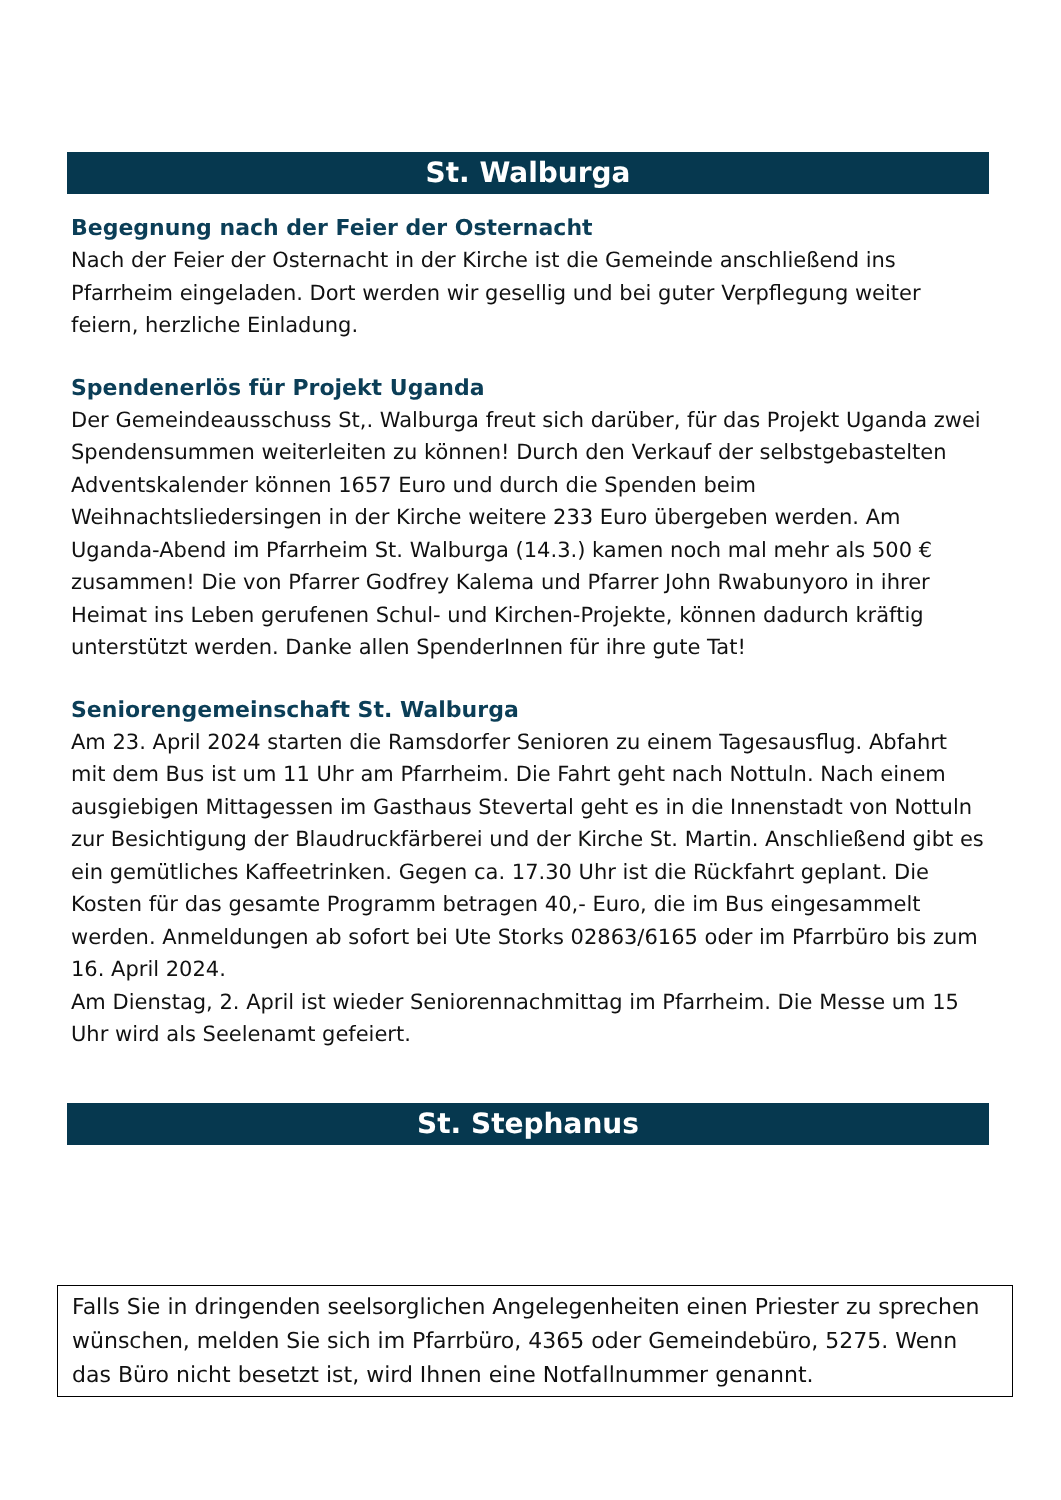St. Walburga
Begegnung nach der Feier der Osternacht
Nach der Feier der Osternacht in der Kirche ist die Gemeinde anschließend ins Pfarrheim eingeladen. Dort werden wir gesellig und bei guter Verpflegung weiter feiern, herzliche Einladung.
Spendenerlös für Projekt Uganda
Der Gemeindeausschuss St,. Walburga freut sich darüber, für das Projekt Uganda zwei Spendensummen weiterleiten zu können! Durch den Verkauf der selbstgebastelten Adventskalender können 1657 Euro und durch die Spenden beim Weihnachtsliedersingen in der Kirche weitere 233 Euro übergeben werden. Am Uganda-Abend im Pfarrheim St. Walburga (14.3.) kamen noch mal mehr als 500 € zusammen! Die von Pfarrer Godfrey Kalema und Pfarrer John Rwabunyoro in ihrer Heimat ins Leben gerufenen Schul- und Kirchen-Projekte, können dadurch kräftig unterstützt werden. Danke allen SpenderInnen für ihre gute Tat!
Seniorengemeinschaft St. Walburga
Am 23. April 2024 starten die Ramsdorfer Senioren zu einem Tagesausflug. Abfahrt mit dem Bus ist um 11 Uhr am Pfarrheim. Die Fahrt geht nach Nottuln. Nach einem ausgiebigen Mittagessen im Gasthaus Stevertal geht es in die Innenstadt von Nottuln zur Besichtigung der Blaudruckfärberei und der Kirche St. Martin. Anschließend gibt es ein gemütliches Kaffeetrinken. Gegen ca. 17.30 Uhr ist die Rückfahrt geplant. Die Kosten für das gesamte Programm betragen 40,- Euro, die im Bus eingesammelt werden. Anmeldungen ab sofort bei Ute Storks 02863/6165 oder im Pfarrbüro bis zum 16. April 2024.
Am Dienstag, 2. April ist wieder Seniorennachmittag im Pfarrheim. Die Messe um 15 Uhr wird als Seelenamt gefeiert.
St. Stephanus
Falls Sie in dringenden seelsorglichen Angelegenheiten einen Priester zu sprechen wünschen, melden Sie sich im Pfarrbüro, 4365 oder Gemeindebüro, 5275. Wenn das Büro nicht besetzt ist, wird Ihnen eine Notfallnummer genannt.